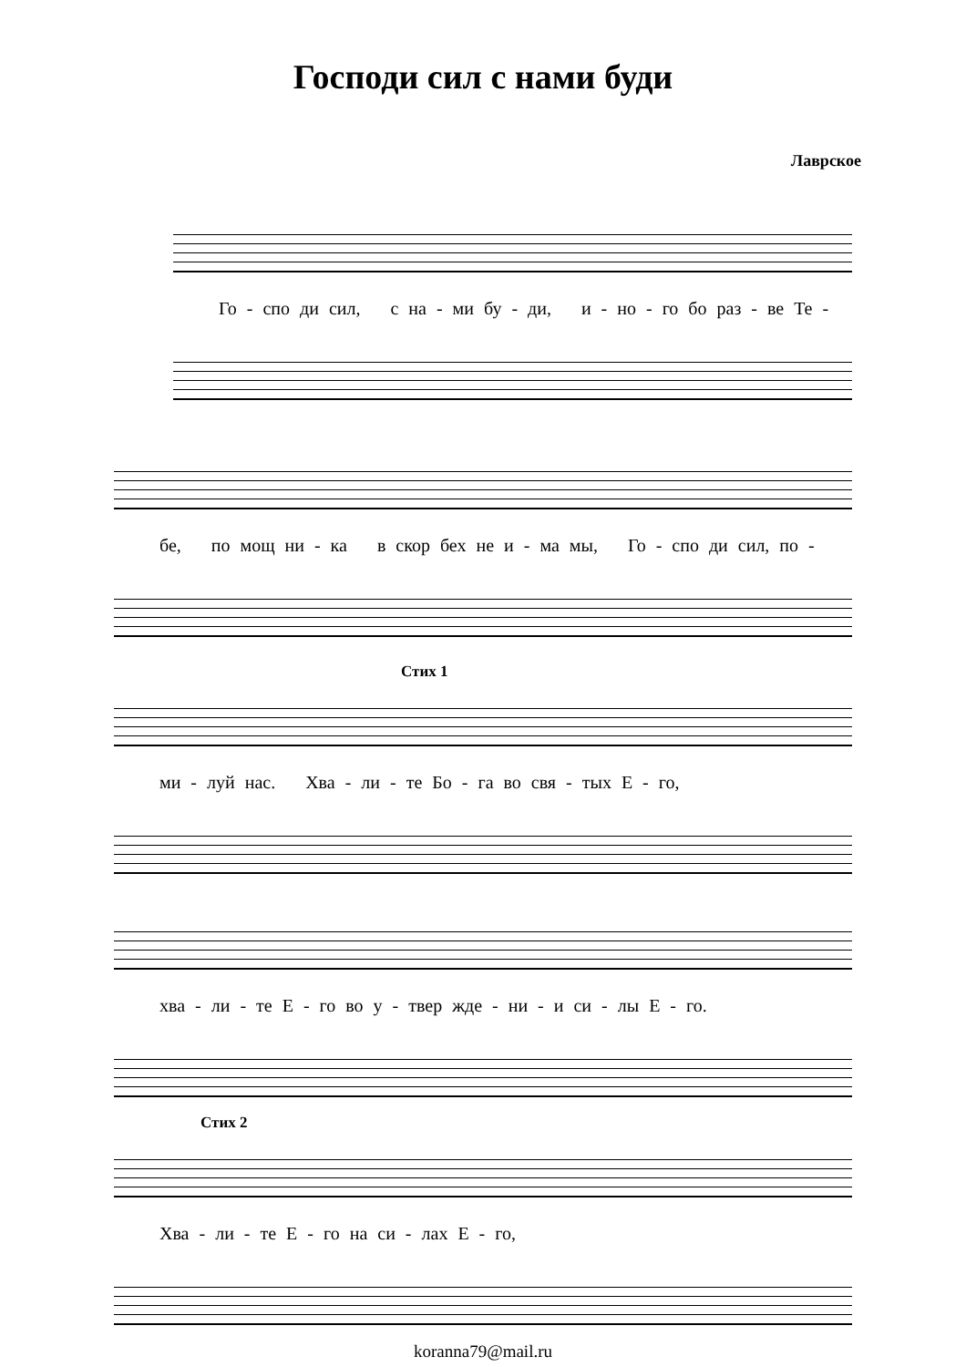Господи сил с нами буди
Лаврское
Го - спо ди сил, с на - ми бу - ди, и - но - го бо раз - ве Те -
бе, по мощ ни - ка в скор бех не и - ма мы, Го - спо ди сил, по -
Стих 1
ми - луй нас. Хва - ли - те Бо - га во свя - тых Е - го,
хва - ли - те Е - го во у - твер жде - ни - и си - лы Е - го.
Стих 2
Хва - ли - те Е - го на си - лах Е - го,
koranna79@mail.ru